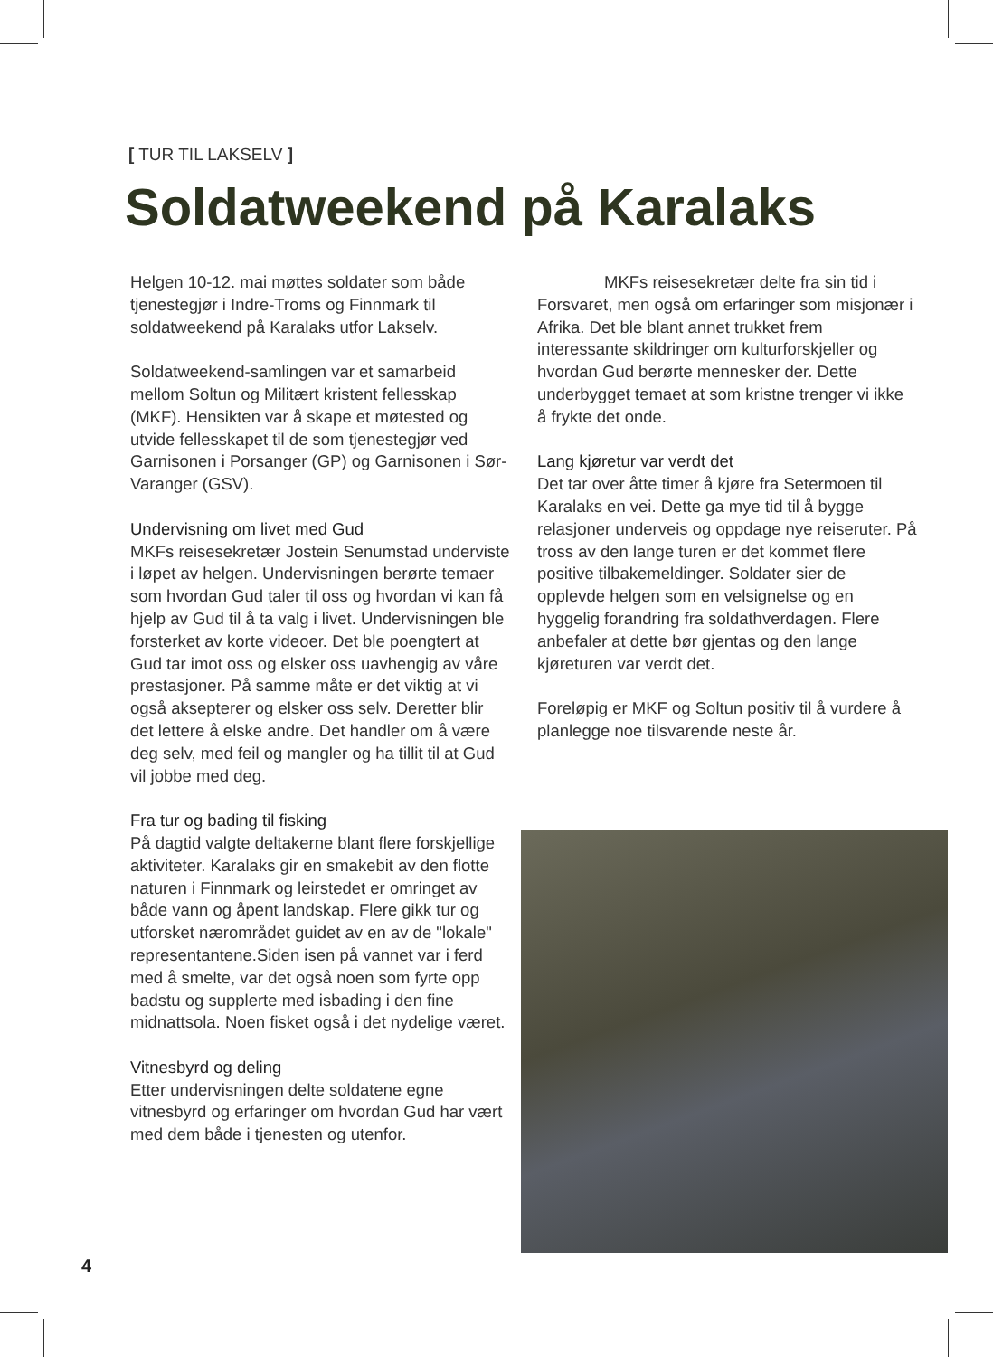[ TUR TIL LAKSELV ]
Soldatweekend på Karalaks
Helgen 10-12. mai møttes soldater som både tjenestegjør i Indre-Troms og Finnmark til soldatweekend på Karalaks utfor Lakselv.
Soldatweekend-samlingen var et samarbeid mellom Soltun og Militært kristent fellesskap (MKF). Hensikten var å skape et møtested og utvide fellesskapet til de som tjenestegjør ved Garnisonen i Porsanger (GP) og Garnisonen i Sør-Varanger (GSV).
Undervisning om livet med Gud
MKFs reisesekretær Jostein Senumstad underviste i løpet av helgen. Undervisningen berørte temaer som hvordan Gud taler til oss og hvordan vi kan få hjelp av Gud til å ta valg i livet. Undervisningen ble forsterket av korte videoer. Det ble poengtert at Gud tar imot oss og elsker oss uavhengig av våre prestasjoner. På samme måte er det viktig at vi også aksepterer og elsker oss selv. Deretter blir det lettere å elske andre. Det handler om å være deg selv, med feil og mangler og ha tillit til at Gud vil jobbe med deg.
Fra tur og bading til fisking
På dagtid valgte deltakerne blant flere forskjellige aktiviteter. Karalaks gir en smakebit av den flotte naturen i Finnmark og leirstedet er omringet av både vann og åpent landskap. Flere gikk tur og utforsket nærområdet guidet av en av de "lokale" representantene.Siden isen på vannet var i ferd med å smelte, var det også noen som fyrte opp badstu og supplerte med isbading i den fine midnattsola. Noen fisket også i det nydelige været.
Vitnesbyrd og deling
Etter undervisningen delte soldatene egne vitnesbyrd og erfaringer om hvordan Gud har vært med dem både i tjenesten og utenfor.
    MKFs reisesekretær delte fra sin tid i Forsvaret, men også om erfaringer som misjonær i Afrika. Det ble blant annet trukket frem interessante skildringer om kulturforskjeller og hvordan Gud berørte mennesker der. Dette underbygget temaet at som kristne trenger vi ikke å frykte det onde.
Lang kjøretur var verdt det
Det tar over åtte timer å kjøre fra Setermoen til Karalaks en vei. Dette ga mye tid til å bygge relasjoner underveis og oppdage nye reiseruter. På tross av den lange turen er det kommet flere positive tilbakemeldinger. Soldater sier de opplevde helgen som en velsignelse og en hyggelig forandring fra soldathverdagen. Flere anbefaler at dette bør gjentas og den lange kjøreturen var verdt det.
Foreløpig er MKF og Soltun positiv til å vurdere å planlegge noe tilsvarende neste år.
4